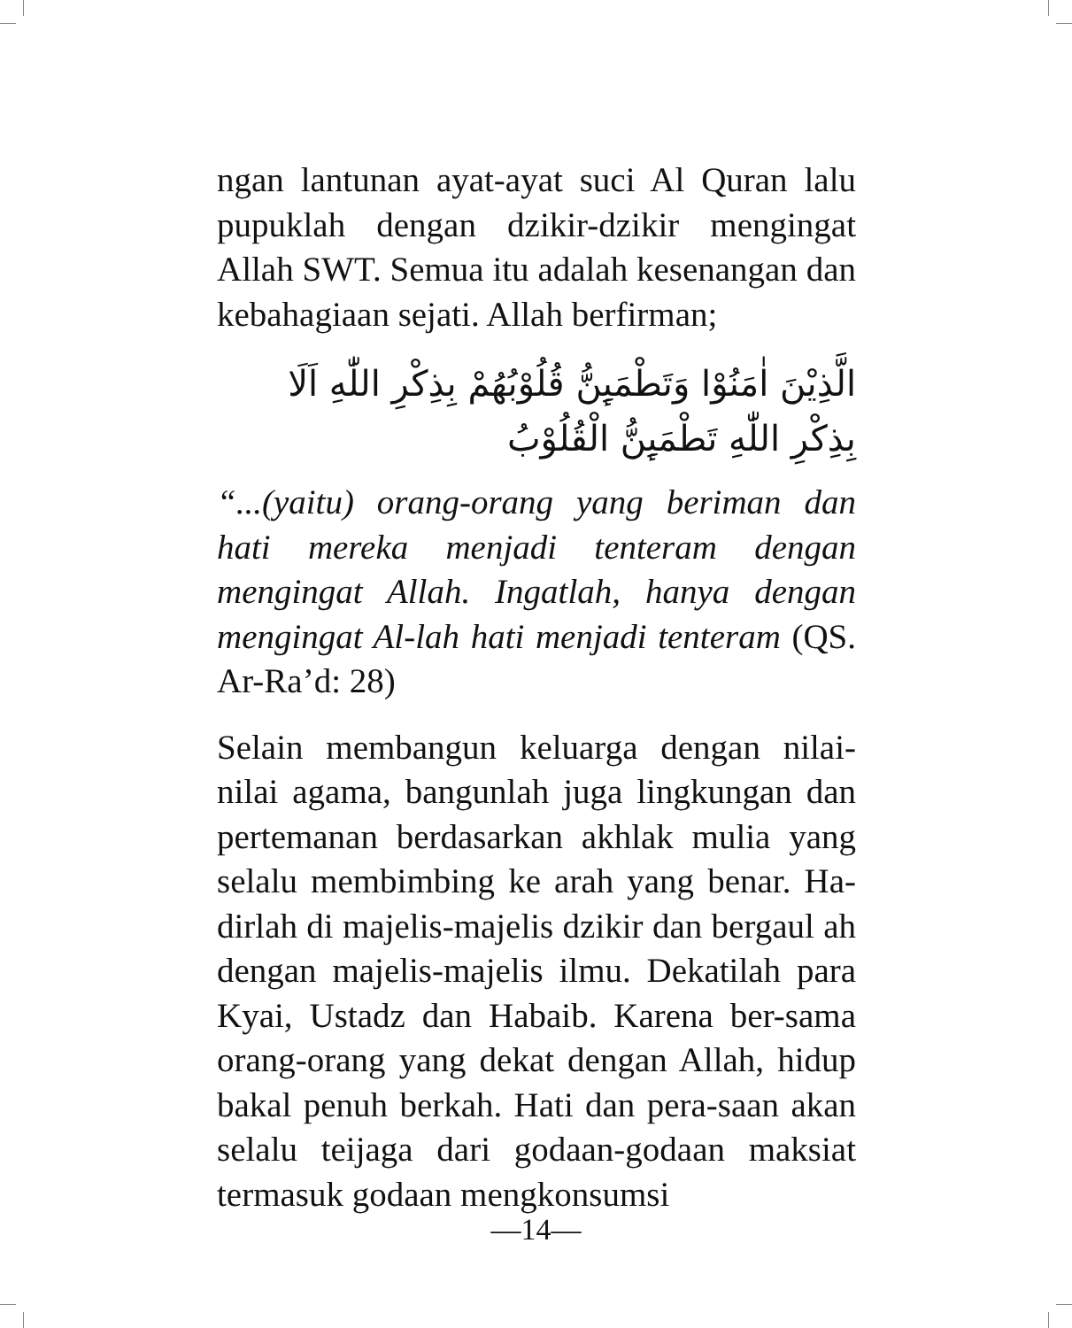ngan lantunan ayat-ayat suci Al Quran lalu pupuklah dengan dzikir-dzikir mengingat Allah SWT. Semua itu adalah kesenangan dan kebahagiaan sejati. Allah berfirman;
الَّذِيْنَ اٰمَنُوْا وَتَطْمَىِٕنُّ قُلُوْبُهُمْ بِذِكْرِ اللّٰهِ اَلَا بِذِكْرِ اللّٰهِ تَطْمَىِٕنُّ الْقُلُوْبُ
“...(yaitu) orang-orang yang beriman dan hati mereka menjadi tenteram dengan mengingat Allah. Ingatlah, hanya dengan mengingat Al-lah hati menjadi tenteram (QS. Ar-Ra’d: 28)
Selain membangun keluarga dengan nilai-nilai agama, bangunlah juga lingkungan dan pertemanan berdasarkan akhlak mulia yang selalu membimbing ke arah yang benar. Ha-dirlah di majelis-majelis dzikir dan bergaul ah dengan majelis-majelis ilmu. Dekatilah para Kyai, Ustadz dan Habaib. Karena ber-sama orang-orang yang dekat dengan Allah, hidup bakal penuh berkah. Hati dan pera-saan akan selalu teijaga dari godaan-godaan maksiat termasuk godaan mengkonsumsi
—14—